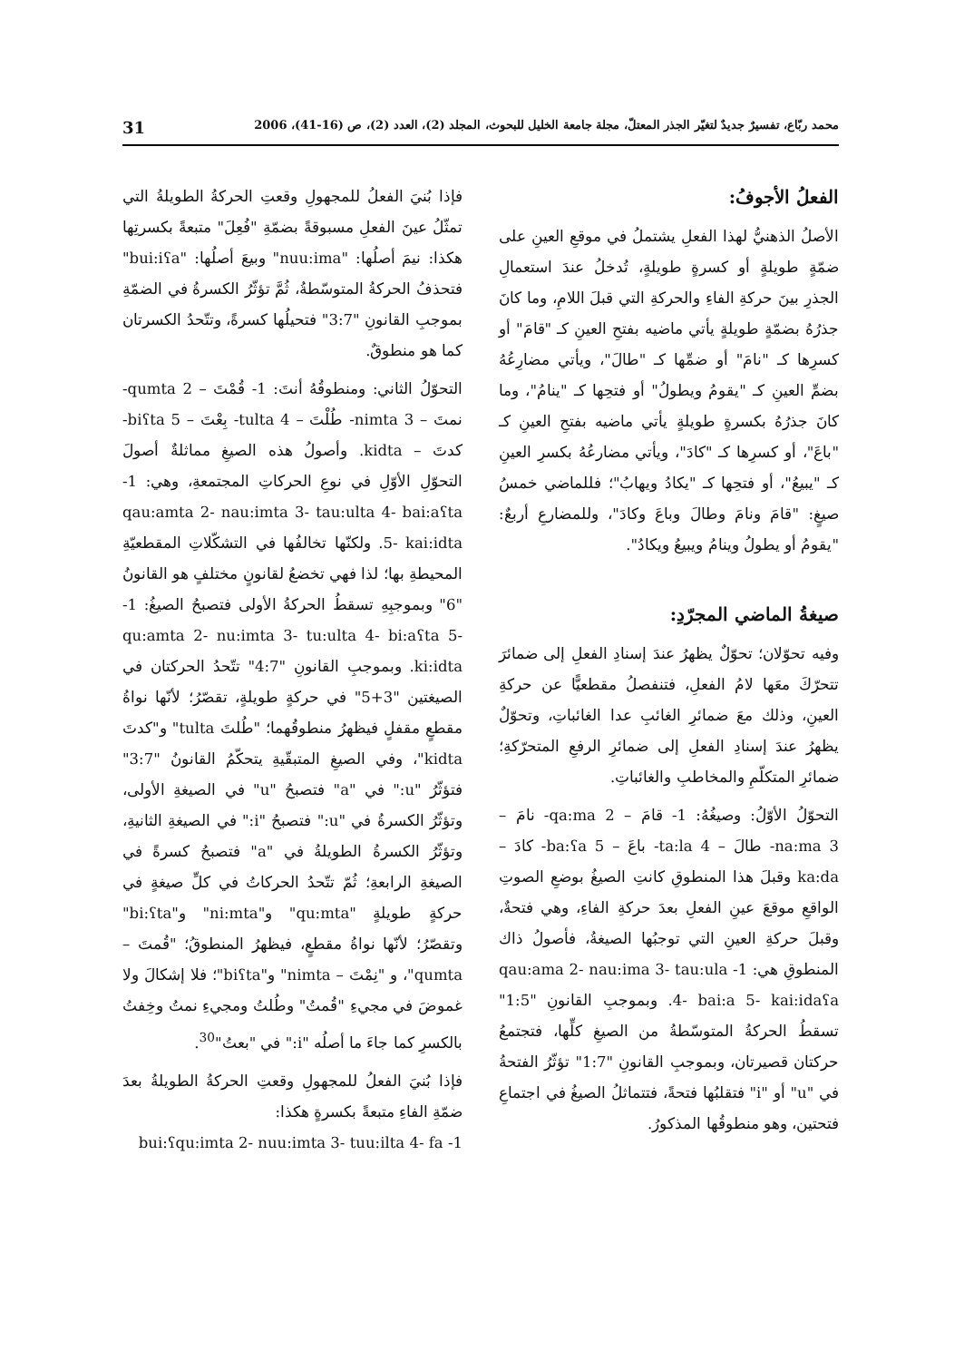محمد ربّاع، تفسيرٌ جديدٌ لتغيّر الجذر المعتلّ، مجلة جامعة الخليل للبحوث، المجلد (2)، العدد (2)، ص (16-41)، 2006 31
الفعلُ الأجوفُ:
الأصلُ الذهنيُّ لهذا الفعلِ يشتملُ في موقعِ العينِ على ضمّةٍ طويلةٍ أو كسرةٍ طويلةٍ، تُدخلُ عندَ استعمالِ الجذرِ بينَ حركةِ الفاءِ والحركةِ التي قبلَ اللامِ، وما كانَ جذرُهُ بضمّةٍ طويلةٍ يأتي ماضيه بفتحِ العينِ كـ "قامَ" أو كسرِها كـ "نامَ" أو ضمِّها كـ "طالَ"، ويأتي مضارِعُهُ بضمِّ العينِ كـ "يقومُ ويطولُ" أو فتحِها كـ "ينامُ"، وما كانَ جذرُهُ بكسرةٍ طويلةٍ يأتي ماضيه بفتحِ العينِ كـ "باعَ"، أو كسرِها كـ "كادَ"، ويأتي مضارعُهُ بكسرِ العينِ كـ "يبيعُ"، أو فتحِها كـ "يكادُ ويهابُ"؛ فللماضي خمسُ صيغٍ: "قامَ ونامَ وطالَ وباعَ وكادَ"، وللمضارعِ أربعٌ: "يقومُ أو يطولُ وينامُ ويبيعُ ويكادُ".
صيغةُ الماضي المجرّدِ:
وفيه تحوّلان؛ تحوّلٌ يظهرُ عندَ إسنادِ الفعلِ إلى ضمائرَ تتحرّكَ معَها لامُ الفعلِ، فتنفصلُ مقطعيًّا عن حركةِ العينِ، وذلك معَ ضمائرِ الغائبِ عدا الغائباتِ، وتحوّلٌ يظهرُ عندَ إسنادِ الفعلِ إلى ضمائرِ الرفعِ المتحرّكةِ؛ ضمائرِ المتكلّمِ والمخاطبِ والغائباتِ.
التحوّلُ الأوّلُ: وصيغُهُ: 1- قامَ – qa:ma 2- نامَ – na:ma 3- طالَ – ta:la 4- باعَ – ba:ʕa 5- كادَ – ka:da وقبلَ هذا المنطوقِ كانتِ الصيغُ بوضعِ الصوتِ الواقعِ موقعَ عينِ الفعلِ بعدَ حركةِ الفاءِ، وهي فتحةٌ، وقبلَ حركةِ العينِ التي توجبُها الصيغةُ، فأصولُ ذاك المنطوقِ هي: 1- qau:ama 2- nau:ima 3- tau:ula 4- bai:a 5- kai:idaʕa. وبموجبِ القانونِ "1:5" تسقطُ الحركةُ المتوسّطةُ من الصيغِ كلِّها، فتجتمعُ حركتان قصيرتان، وبموجبِ القانونِ "1:7" تؤثّرُ الفتحةُ في "u" أو "i" فتقلبُها فتحةً، فتتماثلُ الصيغُ في اجتماعِ فتحتين، وهو منطوقُها المذكورُ.
فإذا بُنيَ الفعلُ للمجهولِ وقعتِ الحركةُ الطويلةُ التي تمثّلُ عينَ الفعلِ مسبوقةً بضمّةِ "فُعِلَ" متبعةً بكسرتِها هكذا: نيمَ أصلُها: "nuu:ima" وبيعَ أصلُها: "bui:iʕa" فتحذفُ الحركةُ المتوسّطةُ، ثُمَّ تؤثّرُ الكسرةُ في الضمّةِ بموجبِ القانونِ "3:7" فتحيلُها كسرةً، وتتّحدُ الكسرتان كما هو منطوقٌ.
التحوّلُ الثاني: ومنطوقُهُ أنتَ: 1- قُمْتَ – qumta 2- نمتَ – nimta 3- طُلْتَ – tulta 4- بِعْتَ – biʕta 5- كدتَ – kidta. وأصولُ هذه الصيغِ مماثلةٌ أصولَ التحوّلِ الأوّلِ في نوعِ الحركاتِ المجتمعةِ، وهي: 1- qau:amta 2- nau:imta 3- tau:ulta 4- bai:aʕta 5- kai:idta. ولكنّها تخالفُها في التشكّلاتِ المقطعيّةِ المحيطةِ بها؛ لذا فهي تخضعُ لقانونٍ مختلفٍ هو القانونُ "6" وبموجبِهِ تسقطُ الحركةُ الأولى فتصبحُ الصيغُ: 1- qu:amta 2- nu:imta 3- tu:ulta 4- bi:aʕta 5- ki:idta. وبموجبِ القانونِ "4:7" تتّحدُ الحركتان في الصيغتين "3+5" في حركةٍ طويلةٍ، تقصّرُ؛ لأنّها نواةُ مقطعٍ مقفلٍ فيظهرُ منطوقُهما؛ "طُلتَ tulta" و"كدتَ kidta"، وفي الصيغِ المتبقّيةِ يتحكّمُ القانونُ "3:7" فتؤثّرُ "u:" في "a" فتصبحُ "u" في الصيغةِ الأولى، وتؤثّرُ الكسرةُ في "u:" فتصبحُ "i:" في الصيغةِ الثانيةِ، وتؤثّرُ الكسرةُ الطويلةُ في "a" فتصبحُ كسرةً في الصيغةِ الرابعةِ؛ ثُمّ تتّحدُ الحركاتُ في كلِّ صيغةٍ في حركةٍ طويلةٍ "qu:mta" و"ni:mta" و"bi:ʕta" وتقصّرُ؛ لأنّها نواةُ مقطعٍ، فيظهرُ المنطوقُ؛ "قُمتَ – qumta"، و "نِمْتَ – nimta" و"biʕta"؛ فلا إشكالَ ولا غموضَ في مجيءِ "قُمتُ" وطُلتُ ومجيءِ نمتُ وخِفتُ بالكسرِ كما جاءَ ما أصلُه "i:" في "بعتُ"<sup>30</sup>.
فإذا بُنيَ الفعلُ للمجهولِ وقعتِ الحركةُ الطويلةُ بعدَ ضمّةِ الفاءِ متبعةً بكسرةٍ هكذا:
1- bui:ʕqu:imta 2- nuu:imta 3- tuu:ilta 4- fa